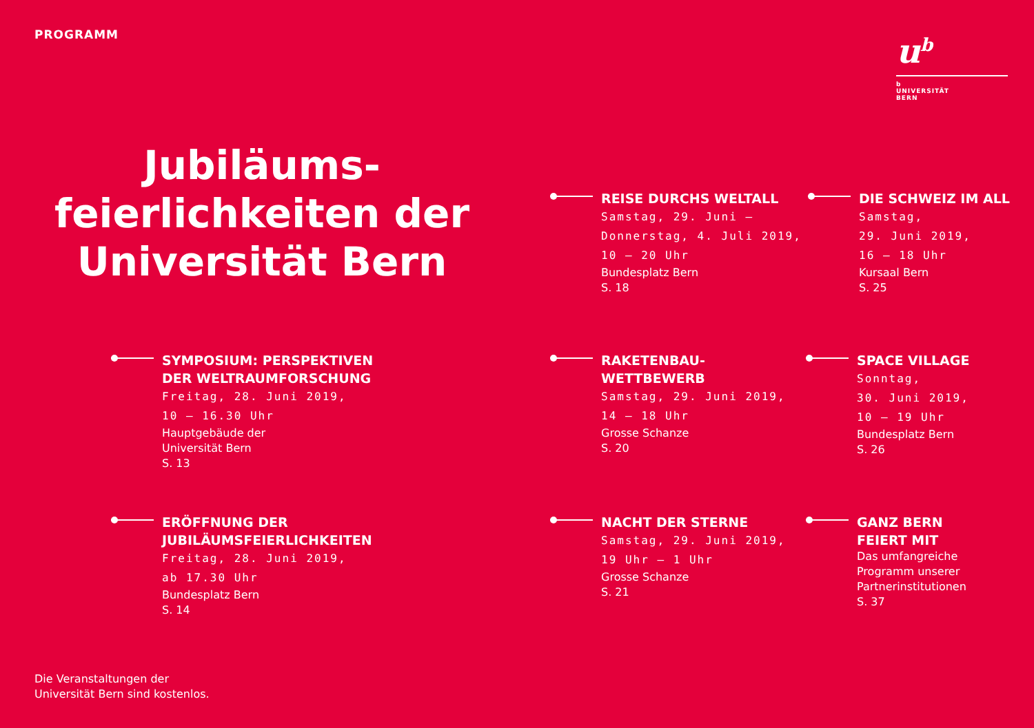PROGRAMM
u<sup>b</sup>
b
UNIVERSITÄT
BERN
Jubiläums-
feierlichkeiten der
Universität Bern
REISE DURCHS WELTALL
Samstag, 29. Juni –
Donnerstag, 4. Juli 2019,
10 – 20 Uhr
Bundesplatz Bern
S. 18
DIE SCHWEIZ IM ALL
Samstag,
29. Juni 2019,
16 – 18 Uhr
Kursaal Bern
S. 25
SYMPOSIUM: PERSPEKTIVEN DER WELTRAUMFORSCHUNG
Freitag, 28. Juni 2019,
10 – 16.30 Uhr
Hauptgebäude der
Universität Bern
S. 13
RAKETENBAU-
WETTBEWERB
Samstag, 29. Juni 2019,
14 – 18 Uhr
Grosse Schanze
S. 20
SPACE VILLAGE
Sonntag,
30. Juni 2019,
10 – 19 Uhr
Bundesplatz Bern
S. 26
ERÖFFNUNG DER JUBILÄUMSFEIERLICHKEITEN
Freitag, 28. Juni 2019,
ab 17.30 Uhr
Bundesplatz Bern
S. 14
NACHT DER STERNE
Samstag, 29. Juni 2019,
19 Uhr – 1 Uhr
Grosse Schanze
S. 21
GANZ BERN
FEIERT MIT
Das umfangreiche
Programm unserer
Partnerinstitutionen
S. 37
Die Veranstaltungen der
Universität Bern sind kostenlos.